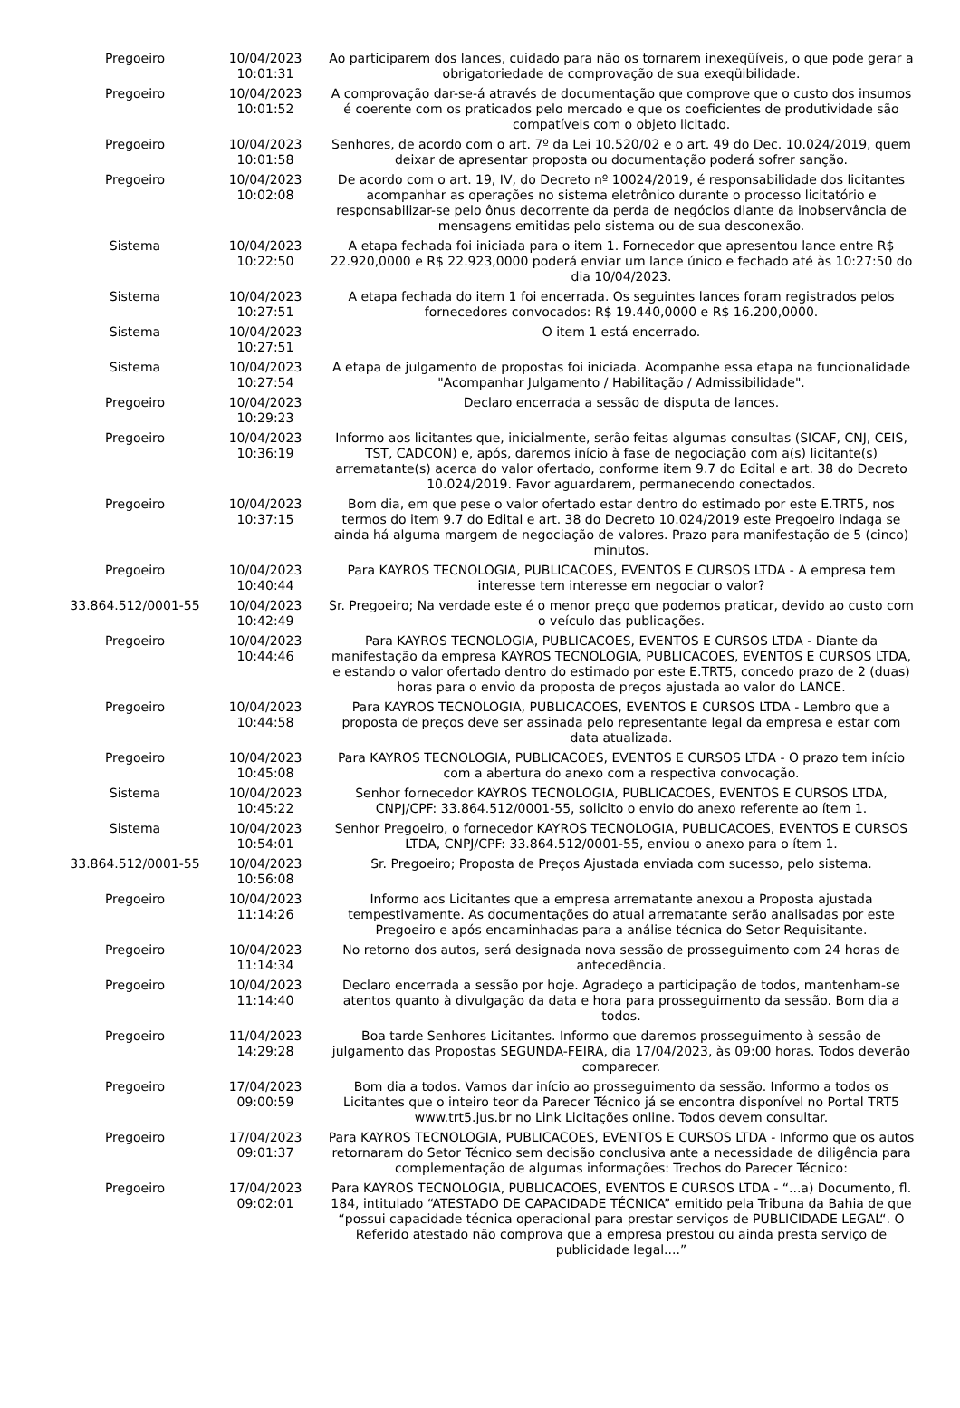| Pregoeiro | 10/04/2023 10:01:31 | Ao participarem dos lances, cuidado para não os tornarem inexeqüíveis, o que pode gerar a obrigatoriedade de comprovação de sua exeqüibilidade. |
| Pregoeiro | 10/04/2023 10:01:52 | A comprovação dar-se-á através de documentação que comprove que o custo dos insumos é coerente com os praticados pelo mercado e que os coeficientes de produtividade são compatíveis com o objeto licitado. |
| Pregoeiro | 10/04/2023 10:01:58 | Senhores, de acordo com o art. 7º da Lei 10.520/02 e o art. 49 do Dec. 10.024/2019, quem deixar de apresentar proposta ou documentação poderá sofrer sanção. |
| Pregoeiro | 10/04/2023 10:02:08 | De acordo com o art. 19, IV, do Decreto nº 10024/2019, é responsabilidade dos licitantes acompanhar as operações no sistema eletrônico durante o processo licitatório e responsabilizar-se pelo ônus decorrente da perda de negócios diante da inobservância de mensagens emitidas pelo sistema ou de sua desconexão. |
| Sistema | 10/04/2023 10:22:50 | A etapa fechada foi iniciada para o item 1. Fornecedor que apresentou lance entre R$ 22.920,0000 e R$ 22.923,0000 poderá enviar um lance único e fechado até às 10:27:50 do dia 10/04/2023. |
| Sistema | 10/04/2023 10:27:51 | A etapa fechada do item 1 foi encerrada. Os seguintes lances foram registrados pelos fornecedores convocados: R$ 19.440,0000 e R$ 16.200,0000. |
| Sistema | 10/04/2023 10:27:51 | O item 1 está encerrado. |
| Sistema | 10/04/2023 10:27:54 | A etapa de julgamento de propostas foi iniciada. Acompanhe essa etapa na funcionalidade "Acompanhar Julgamento / Habilitação / Admissibilidade". |
| Pregoeiro | 10/04/2023 10:29:23 | Declaro encerrada a sessão de disputa de lances. |
| Pregoeiro | 10/04/2023 10:36:19 | Informo aos licitantes que, inicialmente, serão feitas algumas consultas (SICAF, CNJ, CEIS, TST, CADCON) e, após, daremos início à fase de negociação com a(s) licitante(s) arrematante(s) acerca do valor ofertado, conforme item 9.7 do Edital e art. 38 do Decreto 10.024/2019. Favor aguardarem, permanecendo conectados. |
| Pregoeiro | 10/04/2023 10:37:15 | Bom dia, em que pese o valor ofertado estar dentro do estimado por este E.TRT5, nos termos do item 9.7 do Edital e art. 38 do Decreto 10.024/2019 este Pregoeiro indaga se ainda há alguma margem de negociação de valores. Prazo para manifestação de 5 (cinco) minutos. |
| Pregoeiro | 10/04/2023 10:40:44 | Para KAYROS TECNOLOGIA, PUBLICACOES, EVENTOS E CURSOS LTDA - A empresa tem interesse tem interesse em negociar o valor? |
| 33.864.512/0001-55 | 10/04/2023 10:42:49 | Sr. Pregoeiro; Na verdade este é o menor preço que podemos praticar, devido ao custo com o veículo das publicações. |
| Pregoeiro | 10/04/2023 10:44:46 | Para KAYROS TECNOLOGIA, PUBLICACOES, EVENTOS E CURSOS LTDA - Diante da manifestação da empresa KAYROS TECNOLOGIA, PUBLICACOES, EVENTOS E CURSOS LTDA, e estando o valor ofertado dentro do estimado por este E.TRT5, concedo prazo de 2 (duas) horas para o envio da proposta de preços ajustada ao valor do LANCE. |
| Pregoeiro | 10/04/2023 10:44:58 | Para KAYROS TECNOLOGIA, PUBLICACOES, EVENTOS E CURSOS LTDA - Lembro que a proposta de preços deve ser assinada pelo representante legal da empresa e estar com data atualizada. |
| Pregoeiro | 10/04/2023 10:45:08 | Para KAYROS TECNOLOGIA, PUBLICACOES, EVENTOS E CURSOS LTDA - O prazo tem início com a abertura do anexo com a respectiva convocação. |
| Sistema | 10/04/2023 10:45:22 | Senhor fornecedor KAYROS TECNOLOGIA, PUBLICACOES, EVENTOS E CURSOS LTDA, CNPJ/CPF: 33.864.512/0001-55, solicito o envio do anexo referente ao ítem 1. |
| Sistema | 10/04/2023 10:54:01 | Senhor Pregoeiro, o fornecedor KAYROS TECNOLOGIA, PUBLICACOES, EVENTOS E CURSOS LTDA, CNPJ/CPF: 33.864.512/0001-55, enviou o anexo para o ítem 1. |
| 33.864.512/0001-55 | 10/04/2023 10:56:08 | Sr. Pregoeiro; Proposta de Preços Ajustada enviada com sucesso, pelo sistema. |
| Pregoeiro | 10/04/2023 11:14:26 | Informo aos Licitantes que a empresa arrematante anexou a Proposta ajustada tempestivamente. As documentações do atual arrematante serão analisadas por este Pregoeiro e após encaminhadas para a análise técnica do Setor Requisitante. |
| Pregoeiro | 10/04/2023 11:14:34 | No retorno dos autos, será designada nova sessão de prosseguimento com 24 horas de antecedência. |
| Pregoeiro | 10/04/2023 11:14:40 | Declaro encerrada a sessão por hoje. Agradeço a participação de todos, mantenham-se atentos quanto à divulgação da data e hora para prosseguimento da sessão. Bom dia a todos. |
| Pregoeiro | 11/04/2023 14:29:28 | Boa tarde Senhores Licitantes. Informo que daremos prosseguimento à sessão de julgamento das Propostas SEGUNDA-FEIRA, dia 17/04/2023, às 09:00 horas. Todos deverão comparecer. |
| Pregoeiro | 17/04/2023 09:00:59 | Bom dia a todos. Vamos dar início ao prosseguimento da sessão. Informo a todos os Licitantes que o inteiro teor da Parecer Técnico já se encontra disponível no Portal TRT5 www.trt5.jus.br no Link Licitações online. Todos devem consultar. |
| Pregoeiro | 17/04/2023 09:01:37 | Para KAYROS TECNOLOGIA, PUBLICACOES, EVENTOS E CURSOS LTDA - Informo que os autos retornaram do Setor Técnico sem decisão conclusiva ante a necessidade de diligência para complementação de algumas informações: Trechos do Parecer Técnico: |
| Pregoeiro | 17/04/2023 09:02:01 | Para KAYROS TECNOLOGIA, PUBLICACOES, EVENTOS E CURSOS LTDA - “...a) Documento, fl. 184, intitulado “ATESTADO DE CAPACIDADE TÉCNICA” emitido pela Tribuna da Bahia de que “possui capacidade técnica operacional para prestar serviços de PUBLICIDADE LEGAL“. O Referido atestado não comprova que a empresa prestou ou ainda presta serviço de publicidade legal....” |